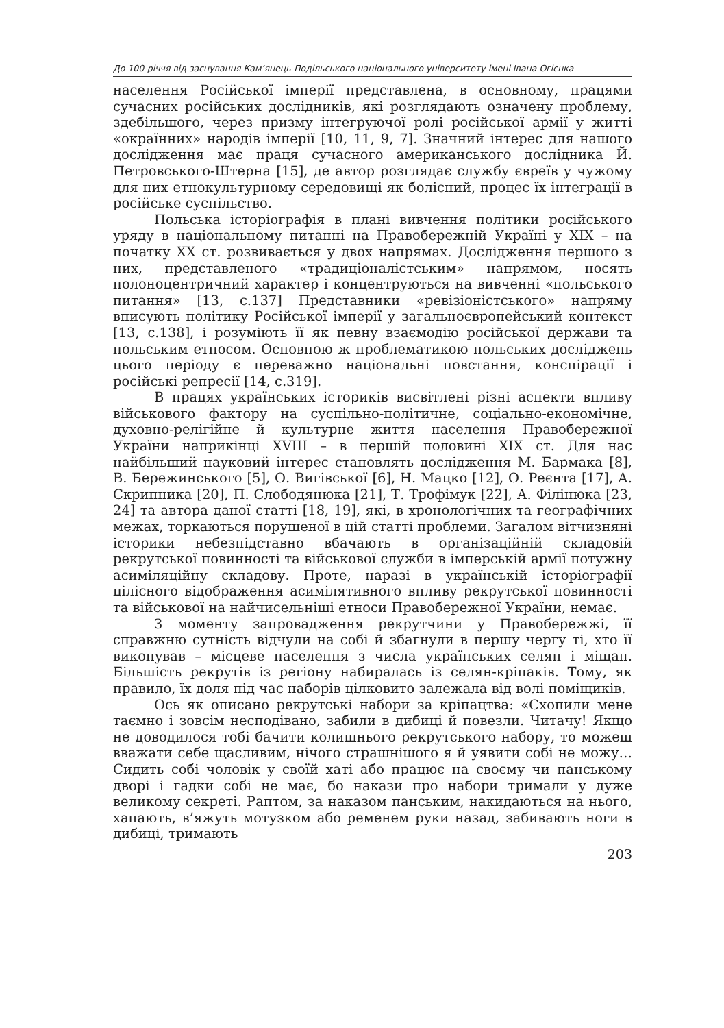До 100-річчя від заснування Кам’янець-Подільського національного університету імені Івана Огієнка
населення Російської імперії представлена, в основному, працями сучасних російських дослідників, які розглядають означену проблему, здебільшого, через призму інтегруючої ролі російської армії у житті «окраїнних» народів імперії [10, 11, 9, 7]. Значний інтерес для нашого дослідження має праця сучасного американського дослідника Й. Петровського-Штерна [15], де автор розглядає службу євреїв у чужому для них етнокультурному середовищі як болісний, процес їх інтеграції в російське суспільство.
Польська історіографія в плані вивчення політики російського уряду в національному питанні на Правобережній Україні у ХІХ – на початку ХХ ст. розвивається у двох напрямах. Дослідження першого з них, представленого «традиціоналістським» напрямом, носять полоноцентричний характер і концентруються на вивченні «польського питання» [13, с.137] Представники «ревізіоністського» напряму вписують політику Російської імперії у загальноєвропейський контекст [13, с.138], і розуміють її як певну взаємодію російської держави та польським етносом. Основною ж проблематикою польських досліджень цього періоду є переважно національні повстання, конспірації і російські репресії [14, с.319].
В працях українських істориків висвітлені різні аспекти впливу військового фактору на суспільно-політичне, соціально-економічне, духовно-релігійне й культурне життя населення Правобережної України наприкінці XVIII – в першій половині ХІХ ст. Для нас найбільший науковий інтерес становлять дослідження М. Бармака [8], В. Бережинського [5], О. Вигівської [6], Н. Мацко [12], О. Реєнта [17], А. Скрипника [20], П. Слободянюка [21], Т. Трофімук [22], А. Філінюка [23, 24] та автора даної статті [18, 19], які, в хронологічних та географічних межах, торкаються порушеної в цій статті проблеми. Загалом вітчизняні історики небезпідставно вбачають в організаційній складовій рекрутської повинності та військової служби в імперській армії потужну асиміляційну складову. Проте, наразі в українській історіографії цілісного відображення асимілятивного впливу рекрутської повинності та військової на найчисельніші етноси Правобережної України, немає.
З моменту запровадження рекрутчини у Правобережжі, її справжню сутність відчули на собі й збагнули в першу чергу ті, хто її виконував – місцеве населення з числа українських селян і міщан. Більшість рекрутів із регіону набиралась із селян-кріпаків. Тому, як правило, їх доля під час наборів цілковито залежала від волі поміщиків.
Ось як описано рекрутські набори за кріпацтва: «Схопили мене таємно і зовсім несподівано, забили в дибиці й повезли. Читачу! Якщо не доводилося тобі бачити колишнього рекрутського набору, то можеш вважати себе щасливим, нічого страшнішого я й уявити собі не можу… Сидить собі чоловік у своїй хаті або працює на своєму чи панському дворі і гадки собі не має, бо накази про набори тримали у дуже великому секреті. Раптом, за наказом панським, накидаються на нього, хапають, в’яжуть мотузком або ременем руки назад, забивають ноги в дибиці, тримають
203